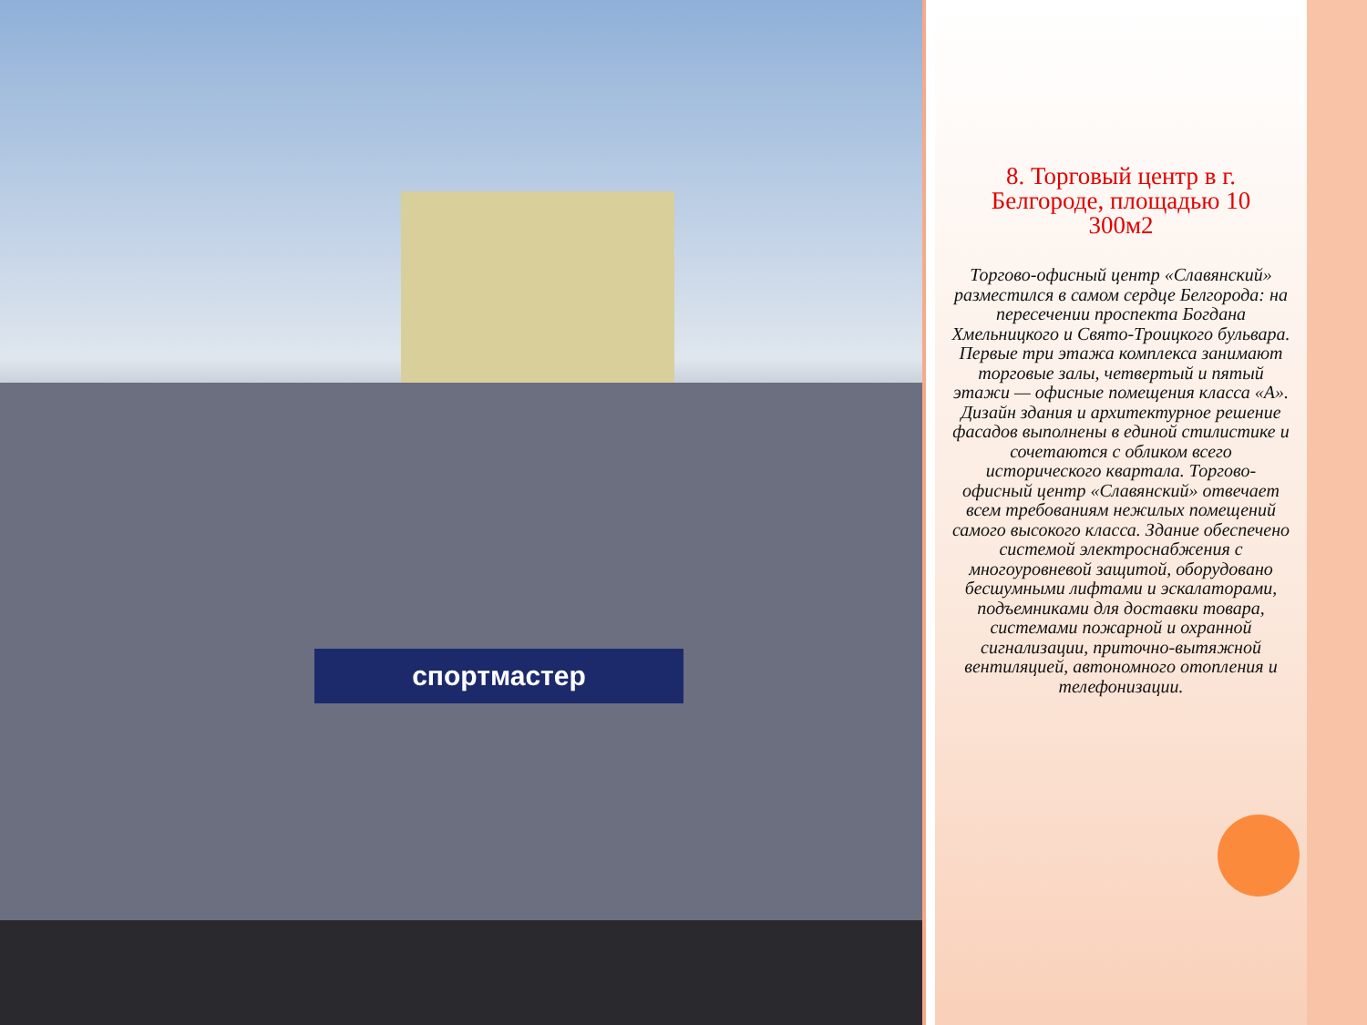спортмастер
8. Торговый центр в г. Белгороде, площадью 10 300м2
Торгово-офисный центр «Славянский» разместился в самом сердце Белгорода: на пересечении проспекта Богдана Хмельницкого и Свято-Троицкого бульвара. Первые три этажа комплекса занимают торговые залы, четвертый и пятый этажи — офисные помещения класса «А». Дизайн здания и архитектурное решение фасадов выполнены в единой стилистике и сочетаются с обликом всего исторического квартала. Торгово-офисный центр «Славянский» отвечает всем требованиям нежилых помещений самого высокого класса. Здание обеспечено системой электроснабжения с многоуровневой защитой, оборудовано бесшумными лифтами и эскалаторами, подъемниками для доставки товара, системами пожарной и охранной сигнализации, приточно-вытяжной вентиляцией, автономного отопления и телефонизации.